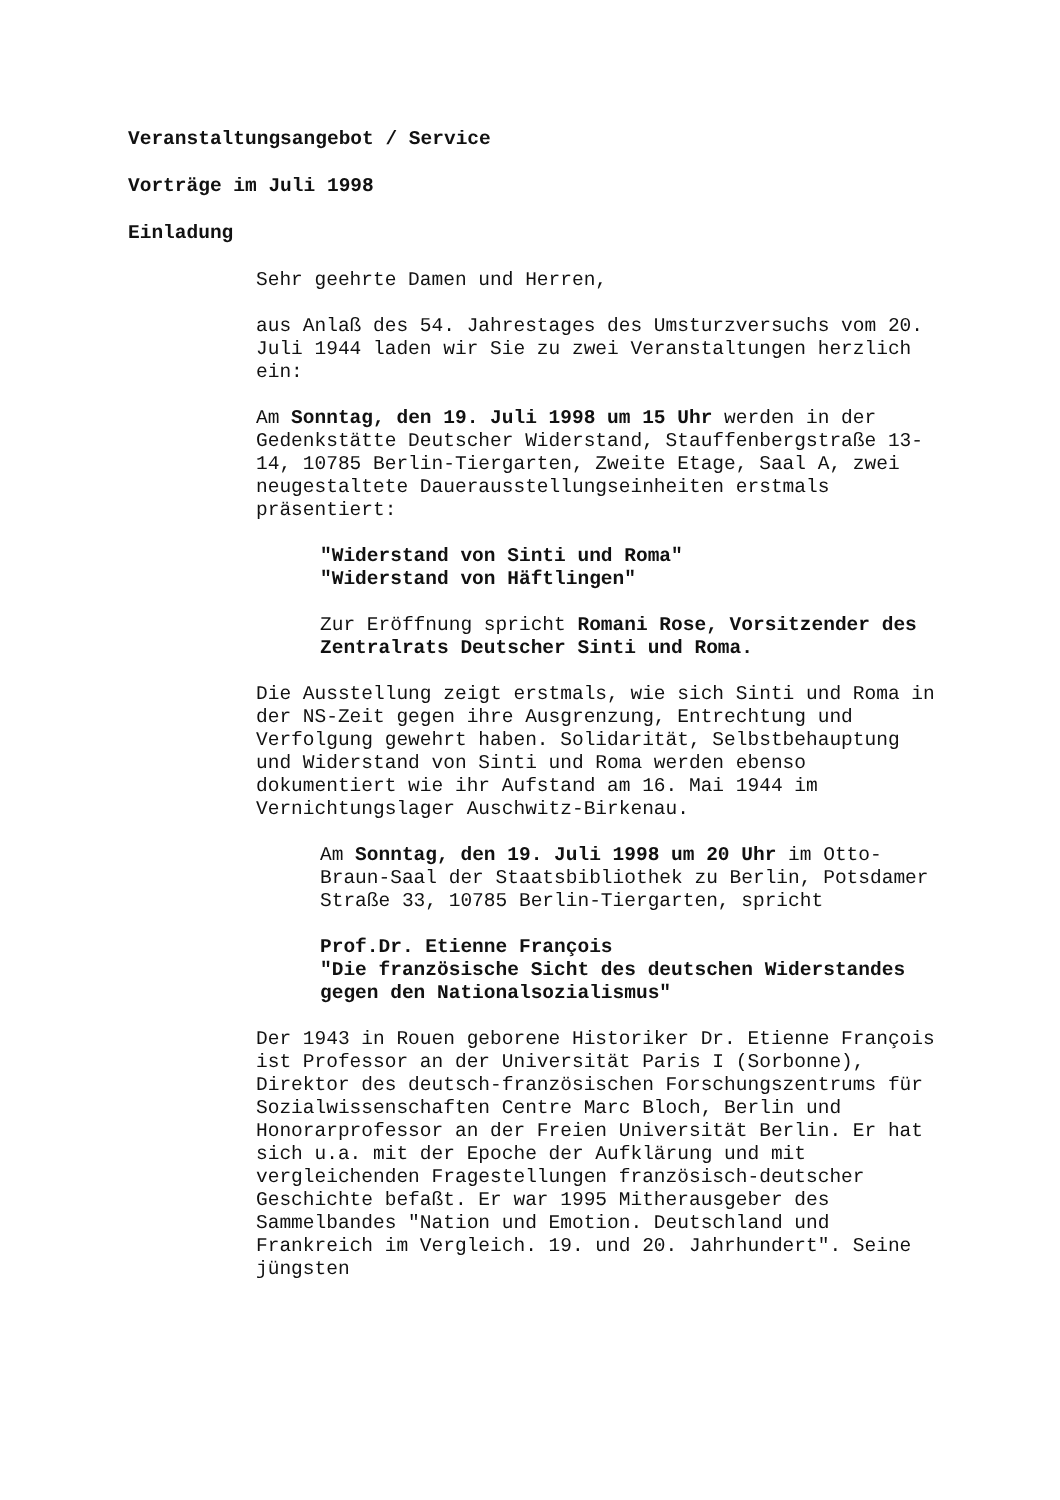Veranstaltungsangebot / Service
Vorträge im Juli 1998
Einladung
Sehr geehrte Damen und Herren,
aus Anlaß des 54. Jahrestages des Umsturzversuchs vom 20. Juli 1944 laden wir Sie zu zwei Veranstaltungen herzlich ein:
Am Sonntag, den 19. Juli 1998 um 15 Uhr werden in der Gedenkstätte Deutscher Widerstand, Stauffenbergstraße 13-14, 10785 Berlin-Tiergarten, Zweite Etage, Saal A, zwei neugestaltete Dauerausstellungseinheiten erstmals präsentiert:
"Widerstand von Sinti und Roma"
"Widerstand von Häftlingen"
Zur Eröffnung spricht Romani Rose, Vorsitzender des Zentralrats Deutscher Sinti und Roma.
Die Ausstellung zeigt erstmals, wie sich Sinti und Roma in der NS-Zeit gegen ihre Ausgrenzung, Entrechtung und Verfolgung gewehrt haben. Solidarität, Selbstbehauptung und Widerstand von Sinti und Roma werden ebenso dokumentiert wie ihr Aufstand am 16. Mai 1944 im Vernichtungslager Auschwitz-Birkenau.
Am Sonntag, den 19. Juli 1998 um 20 Uhr im Otto-Braun-Saal der Staatsbibliothek zu Berlin, Potsdamer Straße 33, 10785 Berlin-Tiergarten, spricht
Prof.Dr. Etienne François
"Die französische Sicht des deutschen Widerstandes gegen den Nationalsozialismus"
Der 1943 in Rouen geborene Historiker Dr. Etienne François ist Professor an der Universität Paris I (Sorbonne), Direktor des deutsch-französischen Forschungszentrums für Sozialwissenschaften Centre Marc Bloch, Berlin und Honorarprofessor an der Freien Universität Berlin. Er hat sich u.a. mit der Epoche der Aufklärung und mit vergleichenden Fragestellungen französisch-deutscher Geschichte befaßt. Er war 1995 Mitherausgeber des Sammelbandes "Nation und Emotion. Deutschland und Frankreich im Vergleich. 19. und 20. Jahrhundert". Seine jüngsten